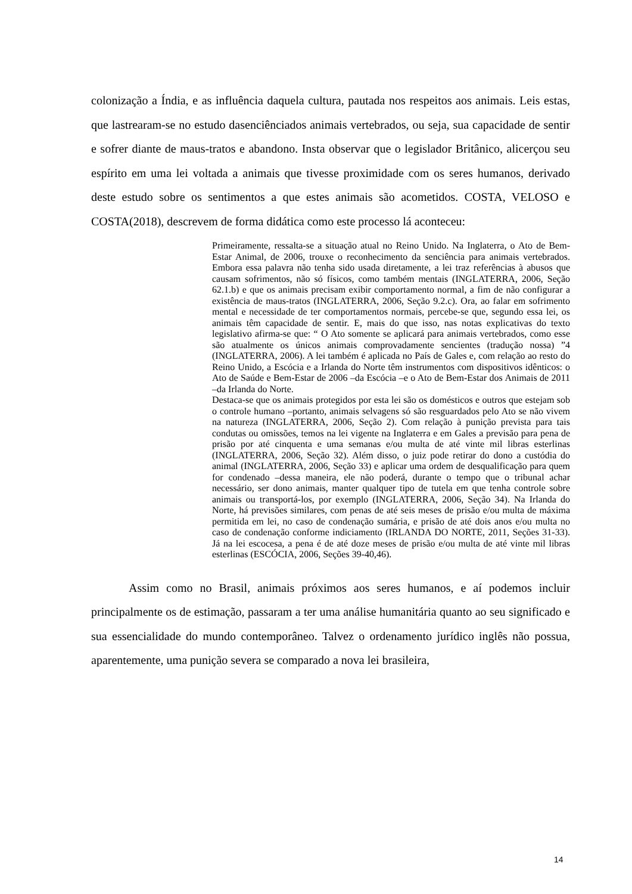colonização a Índia, e as influência daquela cultura, pautada nos respeitos aos animais. Leis estas, que lastrearam-se no estudo dasenciênciados animais vertebrados, ou seja, sua capacidade de sentir e sofrer diante de maus-tratos e abandono. Insta observar que o legislador Britânico, alicerçou seu espírito em uma lei voltada a animais que tivesse proximidade com os seres humanos, derivado deste estudo sobre os sentimentos a que estes animais são acometidos. COSTA, VELOSO e COSTA(2018), descrevem de forma didática como este processo lá aconteceu:
Primeiramente, ressalta-se a situação atual no Reino Unido. Na Inglaterra, o Ato de Bem-Estar Animal, de 2006, trouxe o reconhecimento da senciência para animais vertebrados. Embora essa palavra não tenha sido usada diretamente, a lei traz referências à abusos que causam sofrimentos, não só físicos, como também mentais (INGLATERRA, 2006, Seção 62.1.b) e que os animais precisam exibir comportamento normal, a fim de não configurar a existência de maus-tratos (INGLATERRA, 2006, Seção 9.2.c). Ora, ao falar em sofrimento mental e necessidade de ter comportamentos normais, percebe-se que, segundo essa lei, os animais têm capacidade de sentir. E, mais do que isso, nas notas explicativas do texto legislativo afirma-se que: “ O Ato somente se aplicará para animais vertebrados, como esse são atualmente os únicos animais comprovadamente sencientes (tradução nossa) ”4 (INGLATERRA, 2006). A lei também é aplicada no País de Gales e, com relação ao resto do Reino Unido, a Escócia e a Irlanda do Norte têm instrumentos com dispositivos idênticos: o Ato de Saúde e Bem-Estar de 2006 –da Escócia –e o Ato de Bem-Estar dos Animais de 2011 –da Irlanda do Norte.
Destaca-se que os animais protegidos por esta lei são os domésticos e outros que estejam sob o controle humano –portanto, animais selvagens só são resguardados pelo Ato se não vivem na natureza (INGLATERRA, 2006, Seção 2). Com relação à punição prevista para tais condutas ou omissões, temos na lei vigente na Inglaterra e em Gales a previsão para pena de prisão por até cinquenta e uma semanas e/ou multa de até vinte mil libras esterlinas (INGLATERRA, 2006, Seção 32). Além disso, o juiz pode retirar do dono a custódia do animal (INGLATERRA, 2006, Seção 33) e aplicar uma ordem de desqualificação para quem for condenado –dessa maneira, ele não poderá, durante o tempo que o tribunal achar necessário, ser dono animais, manter qualquer tipo de tutela em que tenha controle sobre animais ou transportá-los, por exemplo (INGLATERRA, 2006, Seção 34). Na Irlanda do Norte, há previsões similares, com penas de até seis meses de prisão e/ou multa de máxima permitida em lei, no caso de condenação sumária, e prisão de até dois anos e/ou multa no caso de condenação conforme indiciamento (IRLANDA DO NORTE, 2011, Seções 31-33). Já na lei escocesa, a pena é de até doze meses de prisão e/ou multa de até vinte mil libras esterlinas (ESCÓCIA, 2006, Seções 39-40,46).
Assim como no Brasil, animais próximos aos seres humanos, e aí podemos incluir principalmente os de estimação, passaram a ter uma análise humanitária quanto ao seu significado e sua essencialidade do mundo contemporâneo. Talvez o ordenamento jurídico inglês não possua, aparentemente, uma punição severa se comparado a nova lei brasileira,
14